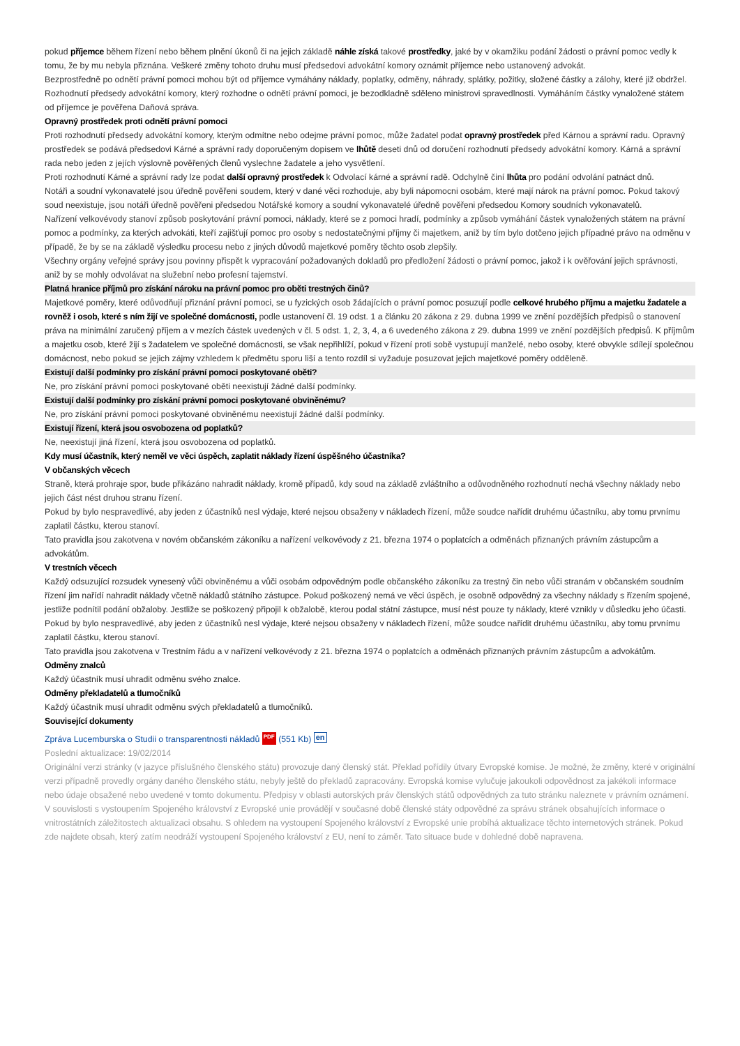pokud příjemce během řízení nebo během plnění úkonů či na jejich základě náhle získá takové prostředky, jaké by v okamžiku podání žádosti o právní pomoc vedly k tomu, že by mu nebyla přiznána. Veškeré změny tohoto druhu musí předsedovi advokátní komory oznámit příjemce nebo ustanovený advokát.
Bezprostředně po odnětí právní pomoci mohou být od příjemce vymáhány náklady, poplatky, odměny, náhrady, splátky, požitky, složené částky a zálohy, které již obdržel.
Rozhodnutí předsedy advokátní komory, který rozhodne o odnětí právní pomoci, je bezodkladně sděleno ministrovi spravedlnosti. Vymáháním částky vynaložené státem od příjemce je pověřena Daňová správa.
Opravný prostředek proti odnětí právní pomoci
Proti rozhodnutí předsedy advokátní komory, kterým odmítne nebo odejme právní pomoc, může žadatel podat opravný prostředek před Kárnou a správní radu. Opravný prostředek se podává předsedovi Kárné a správní rady doporučeným dopisem ve lhůtě deseti dnů od doručení rozhodnutí předsedy advokátní komory. Kárná a správní rada nebo jeden z jejích výslovně pověřených členů vyslechne žadatele a jeho vysvětlení.
Proti rozhodnutí Kárné a správní rady lze podat další opravný prostředek k Odvolací kárné a správní radě. Odchylně činí lhůta pro podání odvolání patnáct dnů.
Notáři a soudní vykonavatelé jsou úředně pověřeni soudem, který v dané věci rozhoduje, aby byli nápomocni osobám, které mají nárok na právní pomoc. Pokud takový soud neexistuje, jsou notáři úředně pověřeni předsedou Notářské komory a soudní vykonavatelé úředně pověřeni předsedou Komory soudních vykonavatelů.
Nařízení velkovévody stanoví způsob poskytování právní pomoci, náklady, které se z pomoci hradí, podmínky a způsob vymáhání částek vynaložených státem na právní pomoc a podmínky, za kterých advokáti, kteří zajišťují pomoc pro osoby s nedostatečnými příjmy či majetkem, aniž by tím bylo dotčeno jejich případné právo na odměnu v případě, že by se na základě výsledku procesu nebo z jiných důvodů majetkové poměry těchto osob zlepšily.
Všechny orgány veřejné správy jsou povinny přispět k vypracování požadovaných dokladů pro předložení žádosti o právní pomoc, jakož i k ověřování jejich správnosti, aniž by se mohly odvolávat na služební nebo profesní tajemství.
Platná hranice příjmů pro získání nároku na právní pomoc pro oběti trestných činů?
Majetkové poměry, které odůvodňují přiznání právní pomoci, se u fyzických osob žádajících o právní pomoc posuzují podle celkové hrubého příjmu a majetku žadatele a rovněž i osob, které s ním žijí ve společné domácnosti, podle ustanovení čl. 19 odst. 1 a článku 20 zákona z 29. dubna 1999 ve znění pozdějších předpisů o stanovení práva na minimální zaručený příjem a v mezích částek uvedených v čl. 5 odst. 1, 2, 3, 4, a 6 uvedeného zákona z 29. dubna 1999 ve znění pozdějších předpisů. K příjmům a majetku osob, které žijí s žadatelem ve společné domácnosti, se však nepřihlíží, pokud v řízení proti sobě vystupují manželé, nebo osoby, které obvykle sdílejí společnou domácnost, nebo pokud se jejich zájmy vzhledem k předmětu sporu liší a tento rozdíl si vyžaduje posuzovat jejich majetkové poměry odděleně.
Existují další podmínky pro získání právní pomoci poskytované oběti?
Ne, pro získání právní pomoci poskytované oběti neexistují žádné další podmínky.
Existují další podmínky pro získání právní pomoci poskytované obviněnému?
Ne, pro získání právní pomoci poskytované obviněnému neexistují žádné další podmínky.
Existují řízení, která jsou osvobozena od poplatků?
Ne, neexistují jiná řízení, která jsou osvobozena od poplatků.
Kdy musí účastník, který neměl ve věci úspěch, zaplatit náklady řízení úspěšného účastníka?
V občanských věcech
Straně, která prohraje spor, bude přikázáno nahradit náklady, kromě případů, kdy soud na základě zvláštního a odůvodněného rozhodnutí nechá všechny náklady nebo jejich část nést druhou stranu řízení.
Pokud by bylo nespravedlivé, aby jeden z účastníků nesl výdaje, které nejsou obsaženy v nákladech řízení, může soudce nařídit druhému účastníku, aby tomu prvnímu zaplatil částku, kterou stanoví.
Tato pravidla jsou zakotvena v novém občanském zákoníku a nařízení velkovévody z 21. března 1974 o poplatcích a odměnách přiznaných právním zástupcům a advokátům.
V trestních věcech
Každý odsuzující rozsudek vynesený vůči obviněnému a vůči osobám odpovědným podle občanského zákoníku za trestný čin nebo vůči stranám v občanském soudním řízení jim nařídí nahradit náklady včetně nákladů státního zástupce. Pokud poškozený nemá ve věci úspěch, je osobně odpovědný za všechny náklady s řízením spojené, jestliže podnítil podání obžaloby. Jestliže se poškozený připojil k obžalobě, kterou podal státní zástupce, musí nést pouze ty náklady, které vznikly v důsledku jeho účasti.
Pokud by bylo nespravedlivé, aby jeden z účastníků nesl výdaje, které nejsou obsaženy v nákladech řízení, může soudce nařídit druhému účastníku, aby tomu prvnímu zaplatil částku, kterou stanoví.
Tato pravidla jsou zakotvena v Trestním řádu a v nařízení velkovévody z 21. března 1974 o poplatcích a odměnách přiznaných právním zástupcům a advokátům.
Odměny znalců
Každý účastník musí uhradit odměnu svého znalce.
Odměny překladatelů a tlumočníků
Každý účastník musí uhradit odměnu svých překladatelů a tlumočníků.
Související dokumenty
Zpráva Lucemburska o Studii o transparentnosti nákladů PDF (551 Kb) en
Poslední aktualizace: 19/02/2014
Originální verzi stránky (v jazyce příslušného členského státu) provozuje daný členský stát. Překlad pořídily útvary Evropské komise. Je možné, že změny, které v originální verzi případně provedly orgány daného členského státu, nebyly ještě do překladů zapracovány. Evropská komise vylučuje jakoukoli odpovědnost za jakékoli informace nebo údaje obsažené nebo uvedené v tomto dokumentu. Předpisy v oblasti autorských práv členských států odpovědných za tuto stránku naleznete v právním oznámení.
V souvislosti s vystoupením Spojeného království z Evropské unie provádějí v současné době členské státy odpovědné za správu stránek obsahujících informace o vnitrostátních záležitostech aktualizaci obsahu. S ohledem na vystoupení Spojeného království z Evropské unie probíhá aktualizace těchto internetových stránek. Pokud zde najdete obsah, který zatím neodráží vystoupení Spojeného království z EU, není to záměr. Tato situace bude v dohledné době napravena.